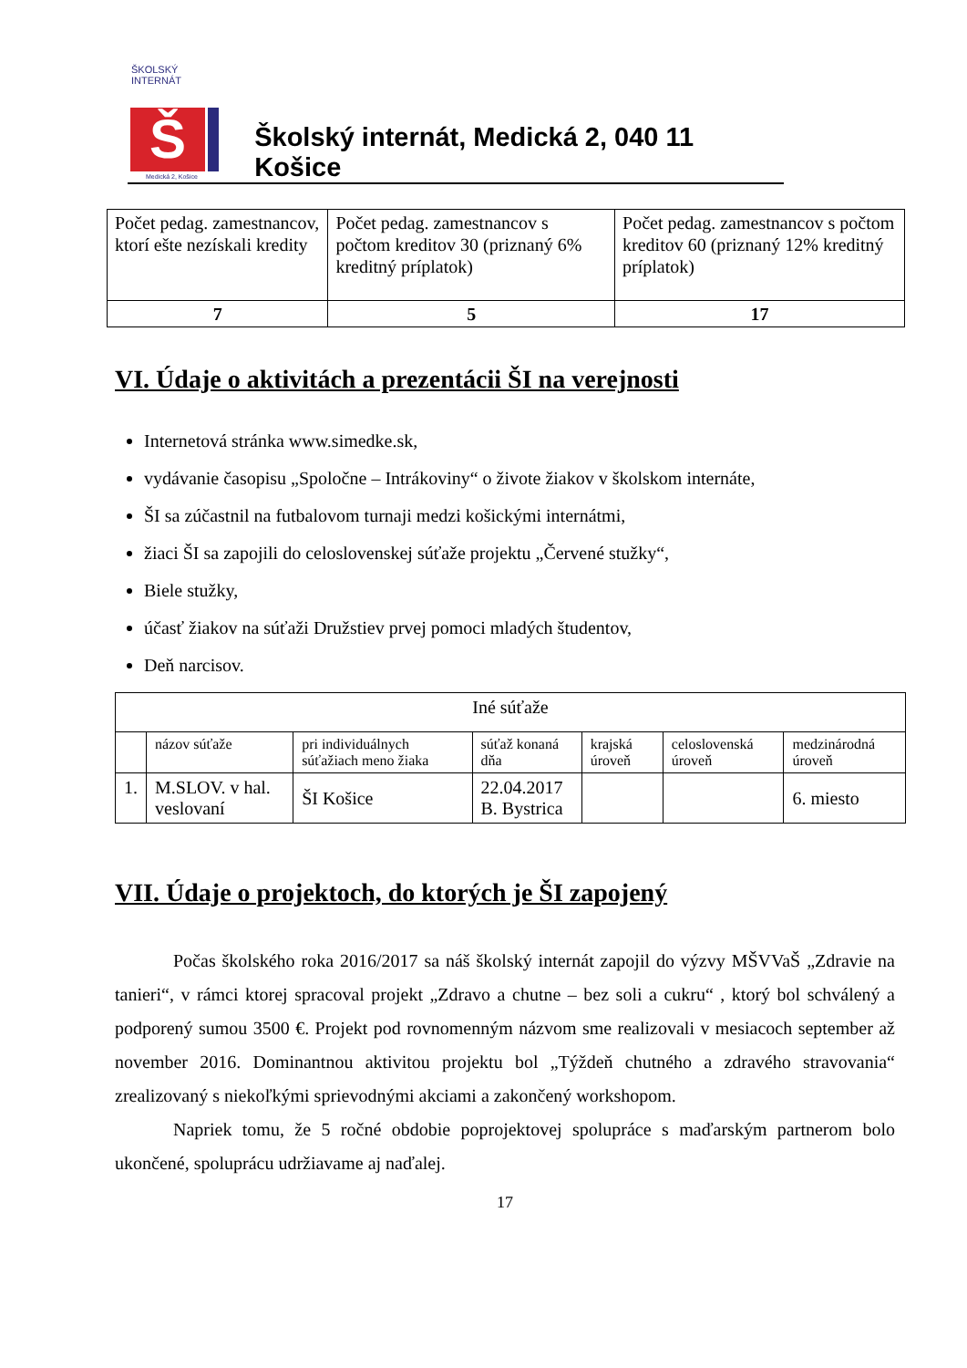ŠKOLSKÝ INTERNÁT
Š
Medická 2, Košice
Školský internát, Medická 2, 040 11 Košice
| Počet pedag. zamestnancov, ktorí ešte nezískali kredity | Počet pedag. zamestnancov s počtom kreditov 30 (priznaný 6% kreditný príplatok) | Počet pedag. zamestnancov s počtom kreditov 60 (priznaný 12% kreditný príplatok) |
| 7 | 5 | 17 |
VI. Údaje o aktivitách a prezentácii ŠI na verejnosti
Internetová stránka www.simedke.sk,
vydávanie časopisu „Spoločne – Intrákoviny“ o živote žiakov v školskom internáte,
ŠI sa zúčastnil na futbalovom turnaji medzi košickými internátmi,
žiaci ŠI sa zapojili do celoslovenskej súťaže projektu „Červené stužky“,
Biele stužky,
účasť žiakov na súťaži Družstiev prvej pomoci mladých študentov,
Deň narcisov.
| Iné súťaže | | | | | | |
| | názov súťaže | pri individuálnych súťažiach meno žiaka | súťaž konaná dňa | krajská úroveň | celoslovenská úroveň | medzinárodná úroveň |
| 1. | M.SLOV. v hal. veslovaní | ŠI Košice | 22.04.2017 B. Bystrica | | | 6. miesto |
VII. Údaje o projektoch, do ktorých je ŠI zapojený
Počas školského roka 2016/2017 sa náš školský internát zapojil do výzvy MŠVVaŠ „Zdravie na tanieri“, v rámci ktorej spracoval projekt „Zdravo a chutne – bez soli a cukru“ , ktorý bol schválený a podporený sumou 3500 €. Projekt pod rovnomenným názvom sme realizovali v mesiacoch september až november 2016. Dominantnou aktivitou projektu bol „Týždeň chutného a zdravého stravovania“ zrealizovaný s niekoľkými sprievodnými akciami a zakončený workshopom.
Napriek tomu, že 5 ročné obdobie poprojektovej spolupráce s maďarským partnerom bolo ukončené, spoluprácu udržiavame aj naďalej.
17